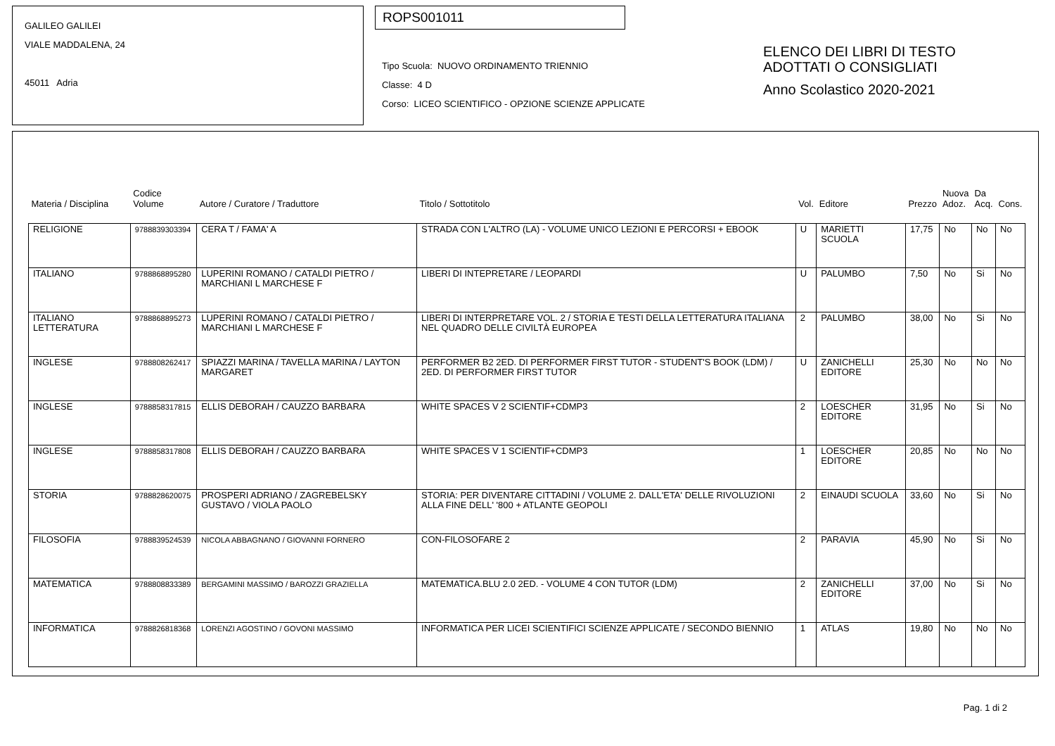GALILEO GALILEI
VIALE MADDALENA, 24
45011 Adria
ROPS001011
Tipo Scuola: NUOVO ORDINAMENTO TRIENNIO
Classe: 4 D
Corso: LICEO SCIENTIFICO - OPZIONE SCIENZE APPLICATE
ELENCO DEI LIBRI DI TESTO
ADOTTATI O CONSIGLIATI
Anno Scolastico 2020-2021
| Materia / Disciplina | Codice Volume | Autore / Curatore / Traduttore | Titolo / Sottotitolo | Vol. | Editore | Prezzo | Nuova Adoz. | Da Acq. | Cons. |
| --- | --- | --- | --- | --- | --- | --- | --- | --- | --- |
| RELIGIONE | 9788839303394 | CERA T / FAMA' A | STRADA CON L'ALTRO (LA) - VOLUME UNICO LEZIONI E PERCORSI + EBOOK | U | MARIETTI SCUOLA | 17,75 | No | No | No |
| ITALIANO | 9788868895280 | LUPERINI ROMANO / CATALDI PIETRO / MARCHIANI L MARCHESE F | LIBERI DI INTEPRETARE / LEOPARDI | U | PALUMBO | 7,50 | No | Si | No |
| ITALIANO LETTERATURA | 9788868895273 | LUPERINI ROMANO / CATALDI PIETRO / MARCHIANI L MARCHESE F | LIBERI DI INTERPRETARE VOL. 2 / STORIA E TESTI DELLA LETTERATURA ITALIANA NEL QUADRO DELLE CIVILTÀ EUROPEA | 2 | PALUMBO | 38,00 | No | Si | No |
| INGLESE | 9788808262417 | SPIAZZI MARINA / TAVELLA MARINA / LAYTON MARGARET | PERFORMER B2 2ED. DI PERFORMER FIRST TUTOR - STUDENT'S BOOK (LDM) / 2ED. DI PERFORMER FIRST TUTOR | U | ZANICHELLI EDITORE | 25,30 | No | No | No |
| INGLESE | 9788858317815 | ELLIS DEBORAH / CAUZZO BARBARA | WHITE SPACES V 2 SCIENTIF+CDMP3 | 2 | LOESCHER EDITORE | 31,95 | No | Si | No |
| INGLESE | 9788858317808 | ELLIS DEBORAH / CAUZZO BARBARA | WHITE SPACES V 1 SCIENTIF+CDMP3 | 1 | LOESCHER EDITORE | 20,85 | No | No | No |
| STORIA | 9788828620075 | PROSPERI ADRIANO / ZAGREBELSKY GUSTAVO / VIOLA PAOLO | STORIA: PER DIVENTARE CITTADINI / VOLUME 2. DALL'ETA' DELLE RIVOLUZIONI ALLA FINE DELL' '800 + ATLANTE GEOPOLI | 2 | EINAUDI SCUOLA | 33,60 | No | Si | No |
| FILOSOFIA | 9788839524539 | NICOLA ABBAGNANO / GIOVANNI FORNERO | CON-FILOSOFARE 2 | 2 | PARAVIA | 45,90 | No | Si | No |
| MATEMATICA | 9788808833389 | BERGAMINI MASSIMO / BAROZZI GRAZIELLA | MATEMATICA.BLU 2.0 2ED. - VOLUME 4 CON TUTOR (LDM) | 2 | ZANICHELLI EDITORE | 37,00 | No | Si | No |
| INFORMATICA | 9788826818368 | LORENZI AGOSTINO / GOVONI MASSIMO | INFORMATICA PER LICEI SCIENTIFICI SCIENZE APPLICATE / SECONDO BIENNIO | 1 | ATLAS | 19,80 | No | No | No |
Pag. 1 di 2